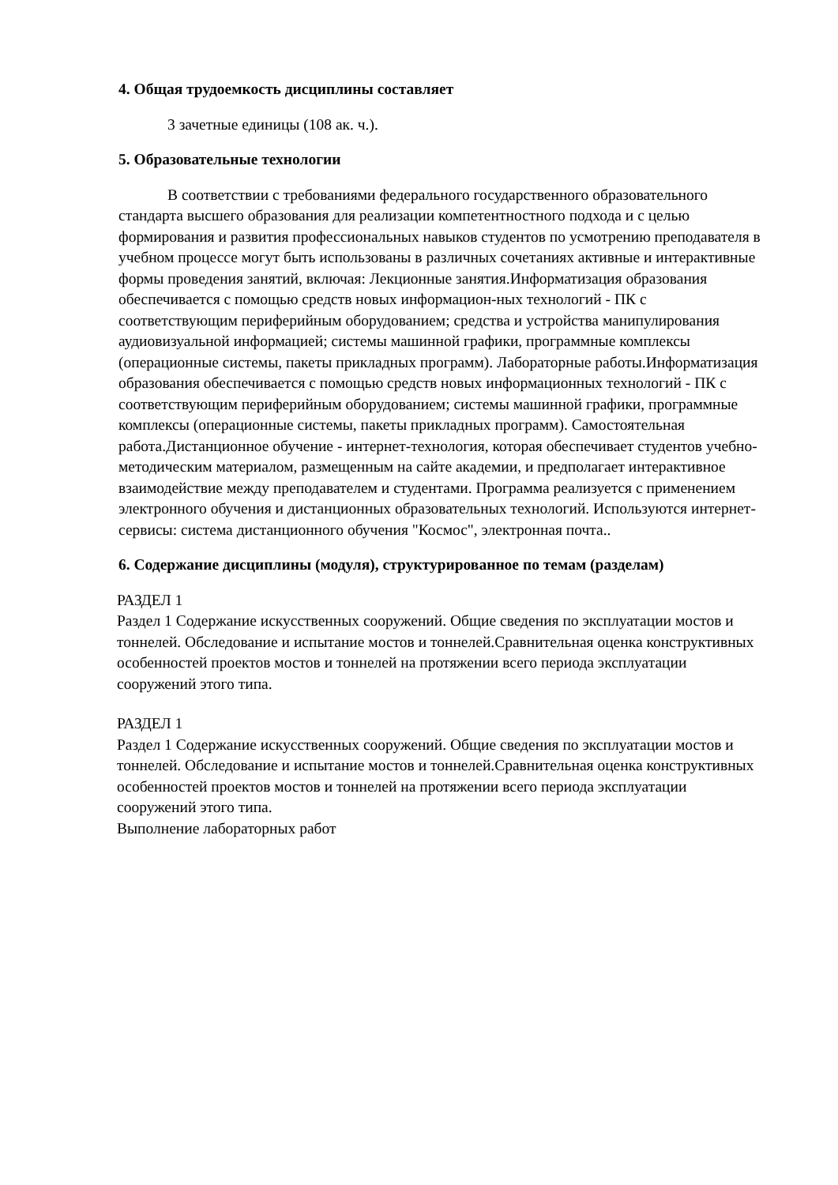4. Общая трудоемкость дисциплины составляет
3 зачетные единицы (108 ак. ч.).
5. Образовательные технологии
В соответствии с требованиями федерального государственного образовательного стандарта высшего образования для реализации компетентностного подхода и с целью формирования и развития профессиональных навыков студентов по усмотрению преподавателя в учебном процессе могут быть использованы в различных сочетаниях активные и интерактивные формы проведения занятий, включая: Лекционные занятия.Информатизация образования обеспечивается с помощью средств новых информацион-ных технологий - ПК с соответствующим периферийным оборудованием; средства и устройства манипулирования аудиовизуальной информацией; системы машинной графики, программные комплексы (операционные системы, пакеты прикладных программ). Лабораторные работы.Информатизация образования обеспечивается с помощью средств новых информационных технологий - ПК с соответствующим периферийным оборудованием; системы машинной графики, программные комплексы (операционные системы, пакеты прикладных программ). Самостоятельная работа.Дистанционное обучение - интернет-технология, которая обеспечивает студентов учебно-методическим материалом, размещенным на сайте академии, и предполагает интерактивное взаимодействие между преподавателем и студентами. Программа реализуется с применением электронного обучения и дистанционных образовательных технологий. Используются интернет- сервисы: система дистанционного обучения "Космос", электронная почта..
6. Содержание дисциплины (модуля), структурированное по темам (разделам)
РАЗДЕЛ 1
Раздел 1 Содержание искусственных сооружений. Общие сведения по эксплуатации мостов и тоннелей. Обследование и испытание мостов и тоннелей.Сравнительная оценка конструктивных особенностей проектов мостов и тоннелей на протяжении всего периода эксплуатации сооружений этого типа.
РАЗДЕЛ 1
Раздел 1 Содержание искусственных сооружений. Общие сведения по эксплуатации мостов и тоннелей. Обследование и испытание мостов и тоннелей.Сравнительная оценка конструктивных особенностей проектов мостов и тоннелей на протяжении всего периода эксплуатации сооружений этого типа.
Выполнение лабораторных работ